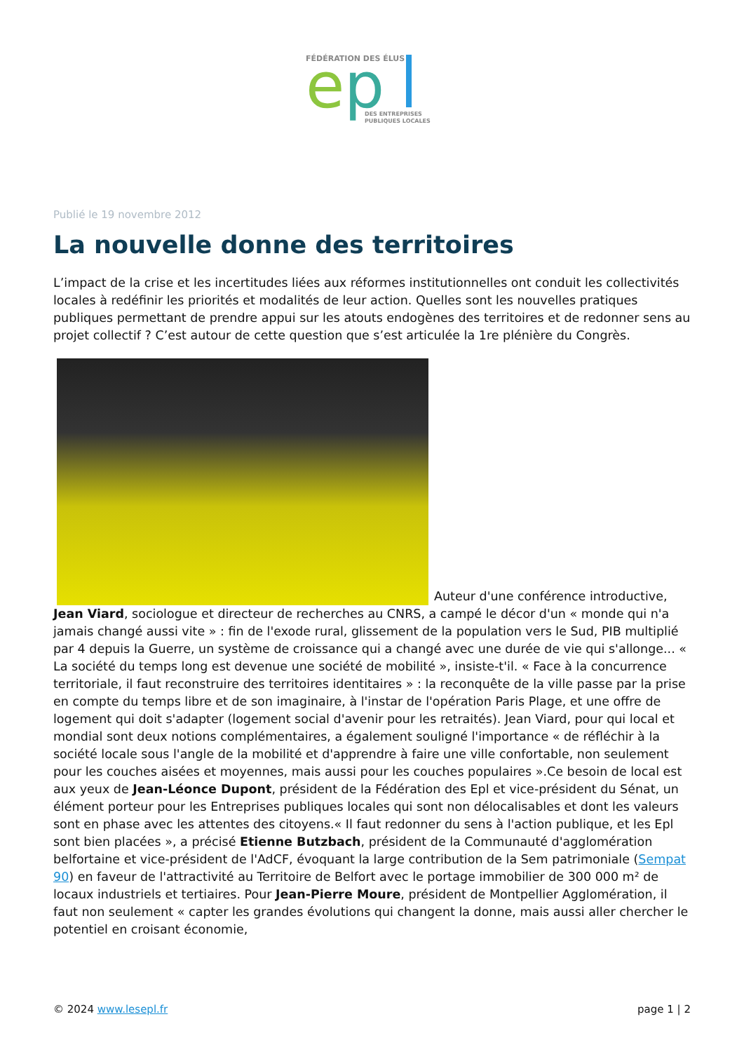FÉDÉRATION DES ÉLUS
e
p
DES ENTREPRISES
PUBLIQUES LOCALES
Publié le 19 novembre 2012
La nouvelle donne des territoires
L’impact de la crise et les incertitudes liées aux réformes institutionnelles ont conduit les collectivités locales à redéfinir les priorités et modalités de leur action. Quelles sont les nouvelles pratiques publiques permettant de prendre appui sur les atouts endogènes des territoires et de redonner sens au projet collectif ? C’est autour de cette question que s’est articulée la 1re plénière du Congrès.
Auteur d'une conférence introductive, Jean Viard, sociologue et directeur de recherches au CNRS, a campé le décor d'un « monde qui n'a jamais changé aussi vite » : fin de l'exode rural, glissement de la population vers le Sud, PIB multiplié par 4 depuis la Guerre, un système de croissance qui a changé avec une durée de vie qui s'allonge... « La société du temps long est devenue une société de mobilité », insiste-t'il. « Face à la concurrence territoriale, il faut reconstruire des territoires identitaires » : la reconquête de la ville passe par la prise en compte du temps libre et de son imaginaire, à l'instar de l'opération Paris Plage, et une offre de logement qui doit s'adapter (logement social d'avenir pour les retraités). Jean Viard, pour qui local et mondial sont deux notions complémentaires, a également souligné l'importance « de réfléchir à la société locale sous l'angle de la mobilité et d'apprendre à faire une ville confortable, non seulement pour les couches aisées et moyennes, mais aussi pour les couches populaires ».Ce besoin de local est aux yeux de Jean-Léonce Dupont, président de la Fédération des Epl et vice-président du Sénat, un élément porteur pour les Entreprises publiques locales qui sont non délocalisables et dont les valeurs sont en phase avec les attentes des citoyens.« Il faut redonner du sens à l'action publique, et les Epl sont bien placées », a précisé Etienne Butzbach, président de la Communauté d'agglomération belfortaine et vice-président de l'AdCF, évoquant la large contribution de la Sem patrimoniale (Sempat 90) en faveur de l'attractivité au Territoire de Belfort avec le portage immobilier de 300 000 m² de locaux industriels et tertiaires. Pour Jean-Pierre Moure, président de Montpellier Agglomération, il faut non seulement « capter les grandes évolutions qui changent la donne, mais aussi aller chercher le potentiel en croisant économie,
© 2024 www.lesepl.fr page 1 | 2